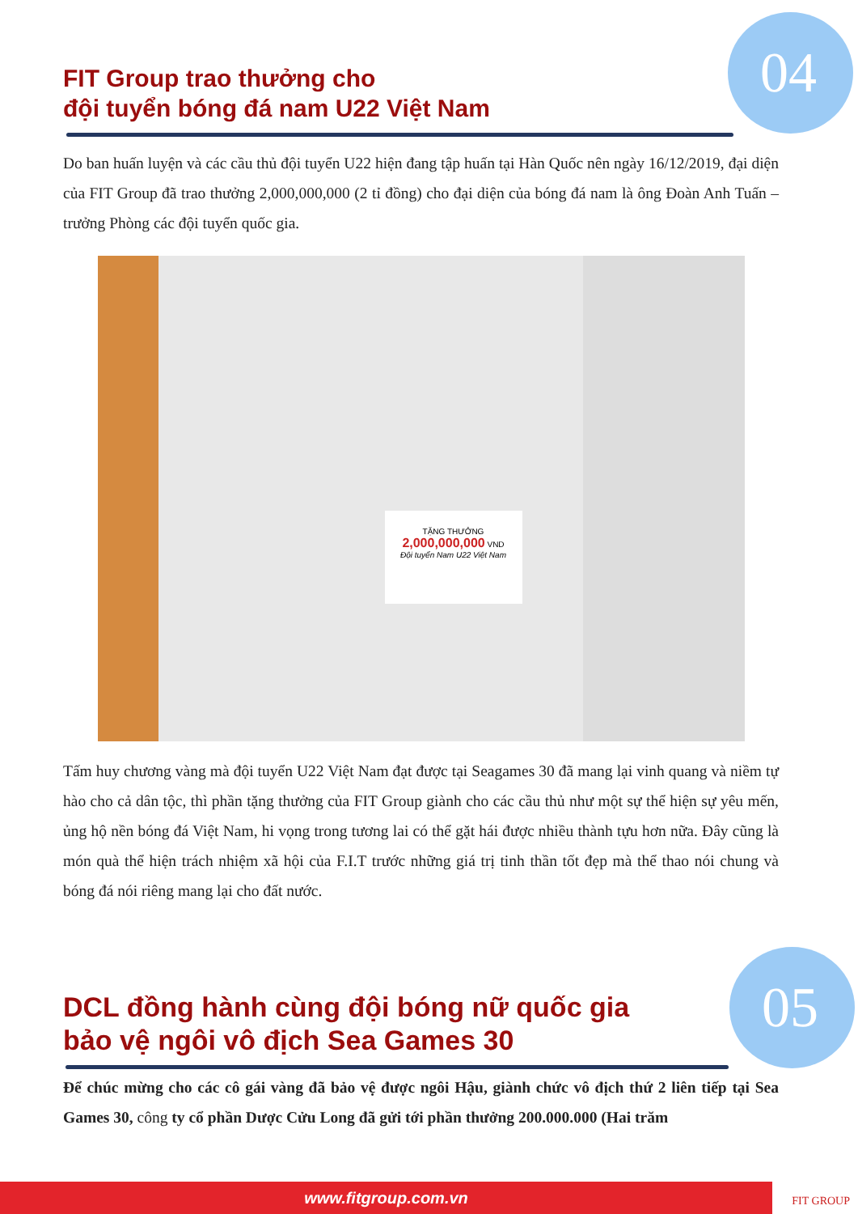04
05
FIT Group trao thưởng cho
đội tuyển bóng đá nam U22 Việt Nam
Do ban huấn luyện và các cầu thủ đội tuyển U22 hiện đang tập huấn tại Hàn Quốc nên ngày 16/12/2019, đại diện của FIT Group đã trao thưởng 2,000,000,000 (2 tỉ đồng) cho đại diện của bóng đá nam là ông Đoàn Anh Tuấn – trưởng Phòng các đội tuyển quốc gia.
TẶNG THƯỞNG
2,000,000,000 VND
Đội tuyển Nam U22 Việt Nam
Tấm huy chương vàng mà đội tuyển U22 Việt Nam đạt được tại Seagames 30 đã mang lại vinh quang và niềm tự hào cho cả dân tộc, thì phần tặng thưởng của FIT Group giành cho các cầu thủ như một sự thể hiện sự yêu mến, ủng hộ nền bóng đá Việt Nam, hi vọng trong tương lai có thể gặt hái được nhiều thành tựu hơn nữa. Đây cũng là món quà thể hiện trách nhiệm xã hội của F.I.T trước những giá trị tinh thần tốt đẹp mà thể thao nói chung và bóng đá nói riêng mang lại cho đất nước.
DCL đồng hành cùng đội bóng nữ quốc gia
bảo vệ ngôi vô địch Sea Games 30
Để chúc mừng cho các cô gái vàng đã bảo vệ được ngôi Hậu, giành chức vô địch thứ 2 liên tiếp tại Sea Games 30, công ty cổ phần Dược Cửu Long đã gửi tới phần thưởng 200.000.000 (Hai trăm
www.fitgroup.com.vn FIT GROUP